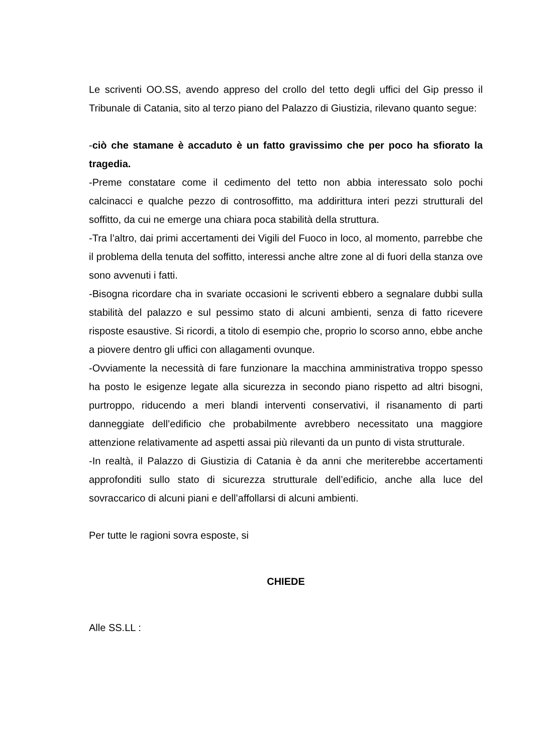Le scriventi OO.SS, avendo appreso del crollo del tetto degli uffici del Gip presso il Tribunale di Catania, sito al terzo piano del Palazzo di Giustizia, rilevano quanto segue:
-ciò che stamane è accaduto è un fatto gravissimo che per poco ha sfiorato la tragedia.
-Preme constatare come il cedimento del tetto non abbia interessato solo pochi calcinacci e qualche pezzo di controsoffitto, ma addirittura interi pezzi strutturali del soffitto, da cui ne emerge una chiara poca stabilità della struttura.
-Tra l’altro, dai primi accertamenti dei Vigili del Fuoco in loco, al momento, parrebbe che il problema della tenuta del soffitto, interessi anche altre zone al di fuori della stanza ove sono avvenuti i fatti.
-Bisogna ricordare cha in svariate occasioni le scriventi ebbero a segnalare dubbi sulla stabilità del palazzo e sul pessimo stato di alcuni ambienti, senza di fatto ricevere risposte esaustive. Si ricordi, a titolo di esempio che, proprio lo scorso anno, ebbe anche a piovere dentro gli uffici con allagamenti ovunque.
-Ovviamente la necessità di fare funzionare la macchina amministrativa troppo spesso ha posto le esigenze legate alla sicurezza in secondo piano rispetto ad altri bisogni, purtroppo, riducendo a meri blandi interventi conservativi, il risanamento di parti danneggiate dell’edificio che probabilmente avrebbero necessitato una maggiore attenzione relativamente ad aspetti assai più rilevanti da un punto di vista strutturale.
-In realtà, il Palazzo di Giustizia di Catania è da anni che meriterebbe accertamenti approfonditi sullo stato di sicurezza strutturale dell’edificio, anche alla luce del sovraccarico di alcuni piani e dell’affollarsi di alcuni ambienti.
Per tutte le ragioni sovra esposte, si
CHIEDE
Alle SS.LL :